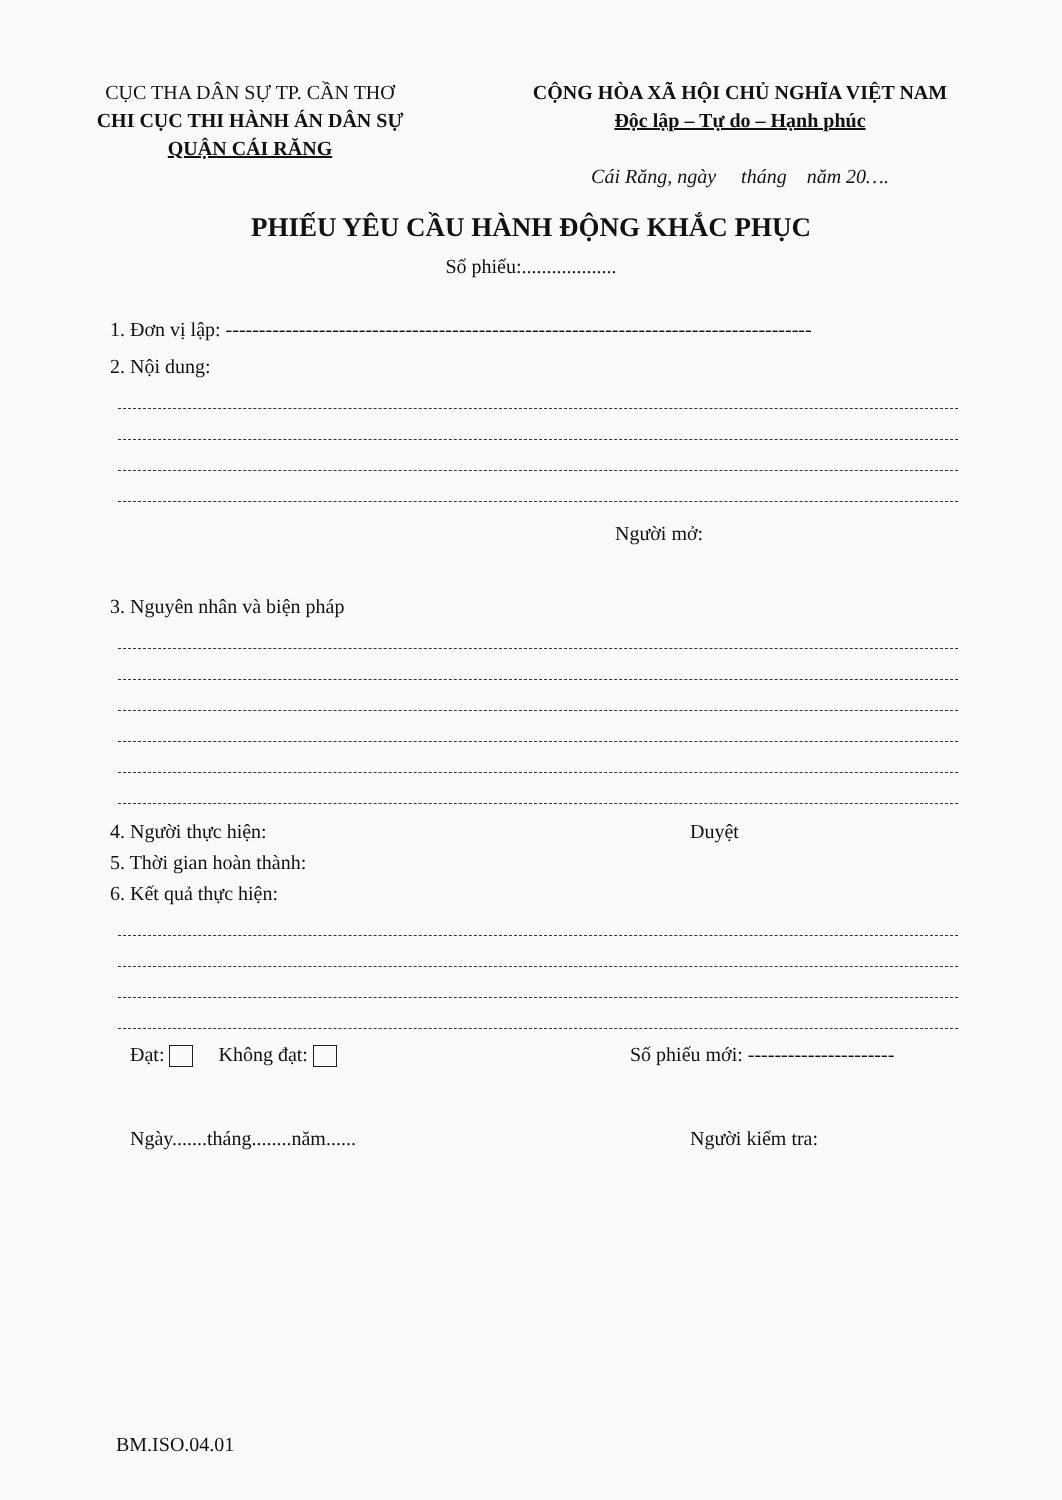CỤC THA DÂN SỰ TP. CẦN THƠ
CHI CỤC THI HÀNH ÁN DÂN SỰ
QUẬN CÁI RĂNG
CỘNG HÒA XÃ HỘI CHỦ NGHĨA VIỆT NAM
Độc lập – Tự do – Hạnh phúc
Cái Răng, ngày tháng năm 20….
PHIẾU YÊU CẦU HÀNH ĐỘNG KHẮC PHỤC
Số phiếu:...................
1. Đơn vị lập: ----------------------------------------------------------------------------------------
2. Nội dung:
Người mở:
3. Nguyên nhân và biện pháp
4. Người thực hiện: Duyệt
5. Thời gian hoàn thành:
6. Kết quả thực hiện:
Đạt: Không đạt: Số phiếu mới: ----------------------
Ngày.......tháng........năm...... Người kiểm tra:
BM.ISO.04.01